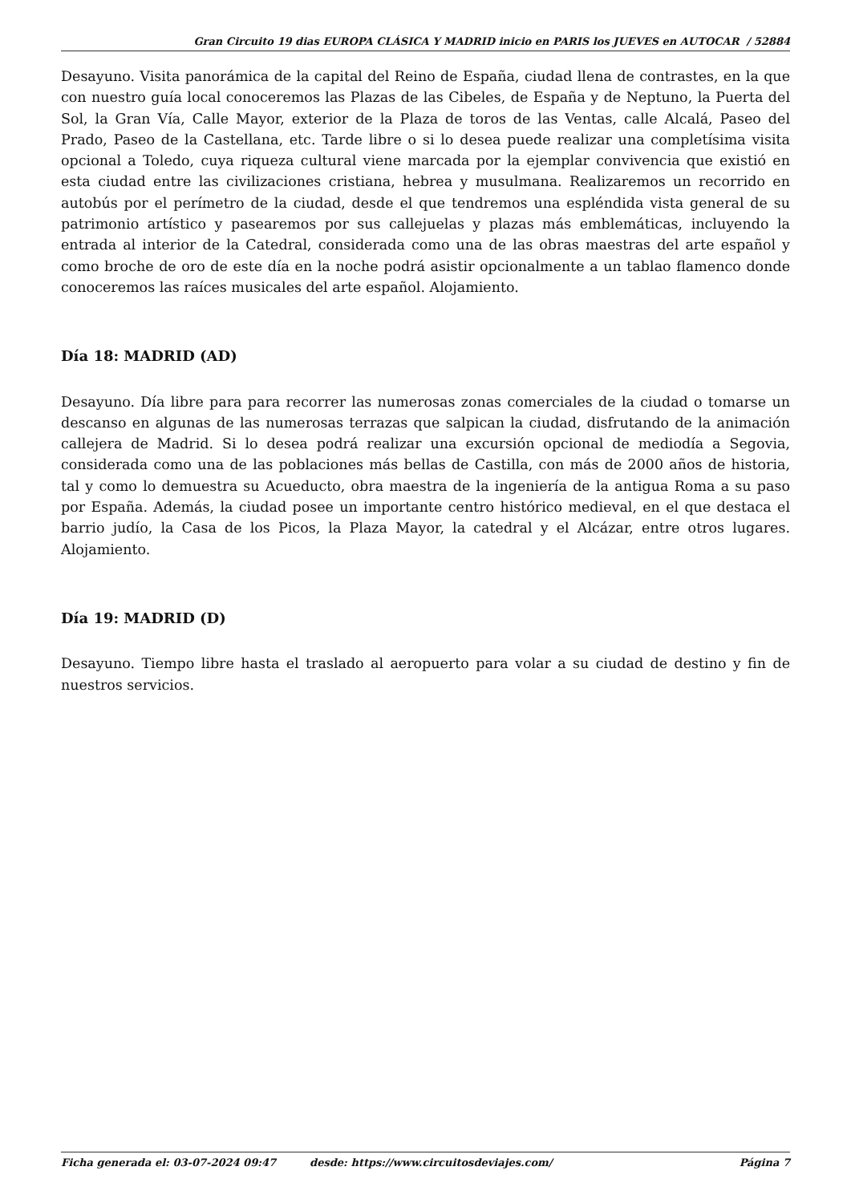Gran Circuito 19 dias EUROPA CLÁSICA Y MADRID inicio en PARIS los JUEVES en AUTOCAR / 52884
Desayuno. Visita panorámica de la capital del Reino de España, ciudad llena de contrastes, en la que con nuestro guía local conoceremos las Plazas de las Cibeles, de España y de Neptuno, la Puerta del Sol, la Gran Vía, Calle Mayor, exterior de la Plaza de toros de las Ventas, calle Alcalá, Paseo del Prado, Paseo de la Castellana, etc. Tarde libre o si lo desea puede realizar una completísima visita opcional a Toledo, cuya riqueza cultural viene marcada por la ejemplar convivencia que existió en esta ciudad entre las civilizaciones cristiana, hebrea y musulmana. Realizaremos un recorrido en autobús por el perímetro de la ciudad, desde el que tendremos una espléndida vista general de su patrimonio artístico y pasearemos por sus callejuelas y plazas más emblemáticas, incluyendo la entrada al interior de la Catedral, considerada como una de las obras maestras del arte español y como broche de oro de este día en la noche podrá asistir opcionalmente a un tablao flamenco donde conoceremos las raíces musicales del arte español. Alojamiento.
Día 18: MADRID (AD)
Desayuno. Día libre para para recorrer las numerosas zonas comerciales de la ciudad o tomarse un descanso en algunas de las numerosas terrazas que salpican la ciudad, disfrutando de la animación callejera de Madrid. Si lo desea podrá realizar una excursión opcional de mediodía a Segovia, considerada como una de las poblaciones más bellas de Castilla, con más de 2000 años de historia, tal y como lo demuestra su Acueducto, obra maestra de la ingeniería de la antigua Roma a su paso por España. Además, la ciudad posee un importante centro histórico medieval, en el que destaca el barrio judío, la Casa de los Picos, la Plaza Mayor, la catedral y el Alcázar, entre otros lugares. Alojamiento.
Día 19: MADRID (D)
Desayuno. Tiempo libre hasta el traslado al aeropuerto para volar a su ciudad de destino y fin de nuestros servicios.
Ficha generada el: 03-07-2024 09:47 desde: https://www.circuitosdeviajes.com/ Página 7